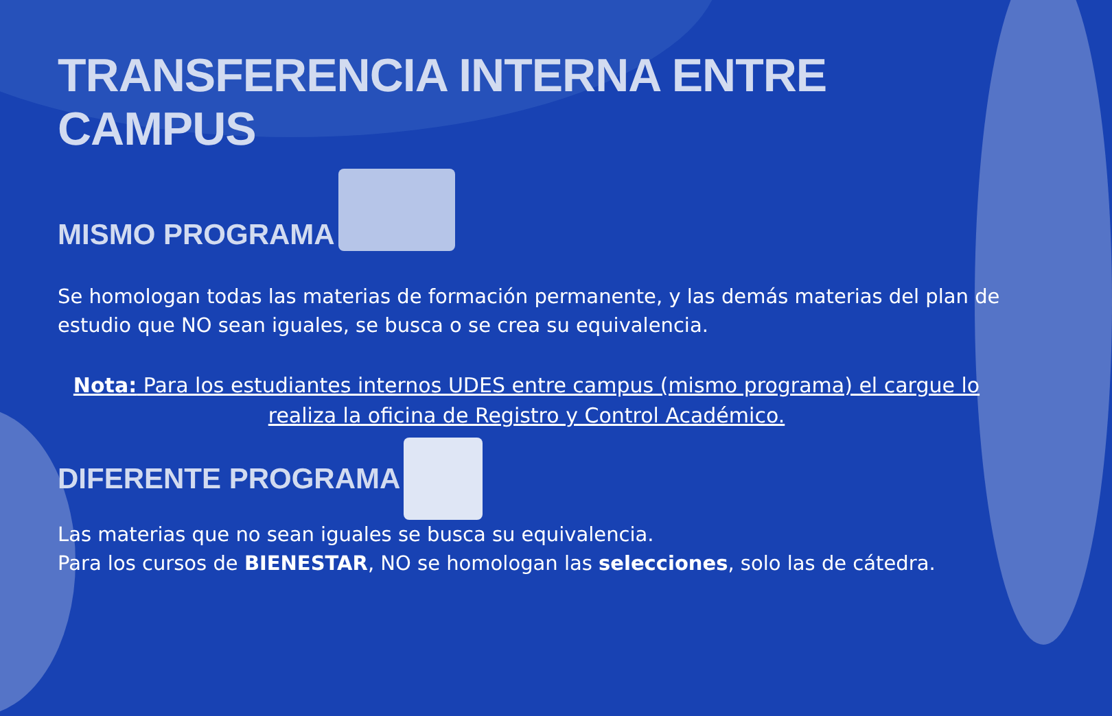TRANSFERENCIA INTERNA ENTRE CAMPUS
MISMO PROGRAMA
Se homologan todas las materias de formación permanente, y las demás materias del plan de estudio que NO sean iguales, se busca o se crea su equivalencia.
Nota: Para los estudiantes internos UDES entre campus (mismo programa) el cargue lo realiza la oficina de Registro y Control Académico.
DIFERENTE PROGRAMA
Las materias que no sean iguales se busca su equivalencia.
Para los cursos de BIENESTAR, NO se homologan las selecciones, solo las de cátedra.